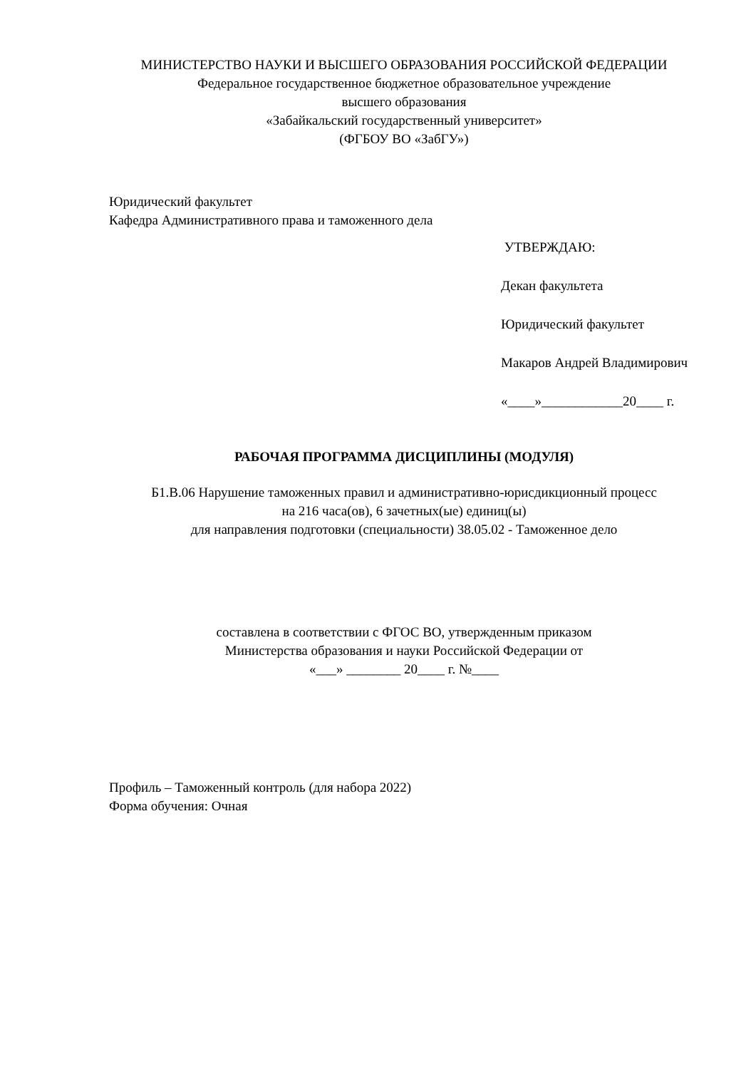МИНИСТЕРСТВО НАУКИ И ВЫСШЕГО ОБРАЗОВАНИЯ РОССИЙСКОЙ ФЕДЕРАЦИИ
Федеральное государственное бюджетное образовательное учреждение
высшего образования
«Забайкальский государственный университет»
(ФГБОУ ВО «ЗабГУ»)
Юридический факультет
Кафедра Административного права и таможенного дела
УТВЕРЖДАЮ:
Декан факультета
Юридический факультет
Макаров Андрей Владимирович
«____»____________20____ г.
РАБОЧАЯ ПРОГРАММА ДИСЦИПЛИНЫ (МОДУЛЯ)
Б1.В.06 Нарушение таможенных правил и административно-юрисдикционный процесс
на 216 часа(ов), 6 зачетных(ые) единиц(ы)
для направления подготовки (специальности) 38.05.02 - Таможенное дело
составлена в соответствии с ФГОС ВО, утвержденным приказом
Министерства образования и науки Российской Федерации от
«___» ________ 20____ г. №____
Профиль – Таможенный контроль (для набора 2022)
Форма обучения: Очная